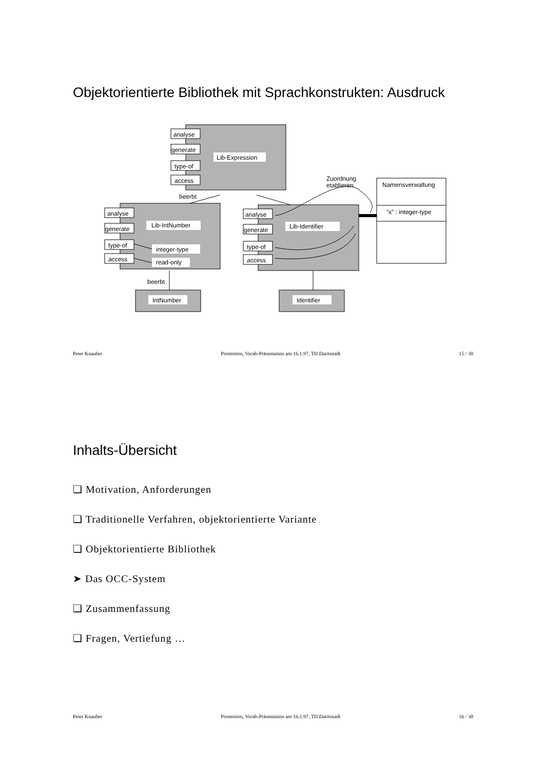Objektorientierte Bibliothek mit Sprachkonstrukten: Ausdruck
analyse
generate
type-of
access
Lib-Expression
analyse
generate
type-of
access
Lib-IntNumber
integer-type
read-only
analyse
generate
type-of
access
Lib-Identifier
beerbt
beerbt
IntNumber
Identifier
Zuordnung
etablieren
Namensverwaltung
“x” : integer-type
Peter Knauber Promotion, Vorab-Präsentation am 16.1.97, TH Darmstadt 15 / 30
Inhalts-Übersicht
❏ Motivation, Anforderungen
❏ Traditionelle Verfahren, objektorientierte Variante
❏ Objektorientierte Bibliothek
➤ Das OCC-System
❏ Zusammenfassung
❏ Fragen, Vertiefung …
Peter Knauber Promotion, Vorab-Präsentation am 16.1.97, TH Darmstadt 16 / 30